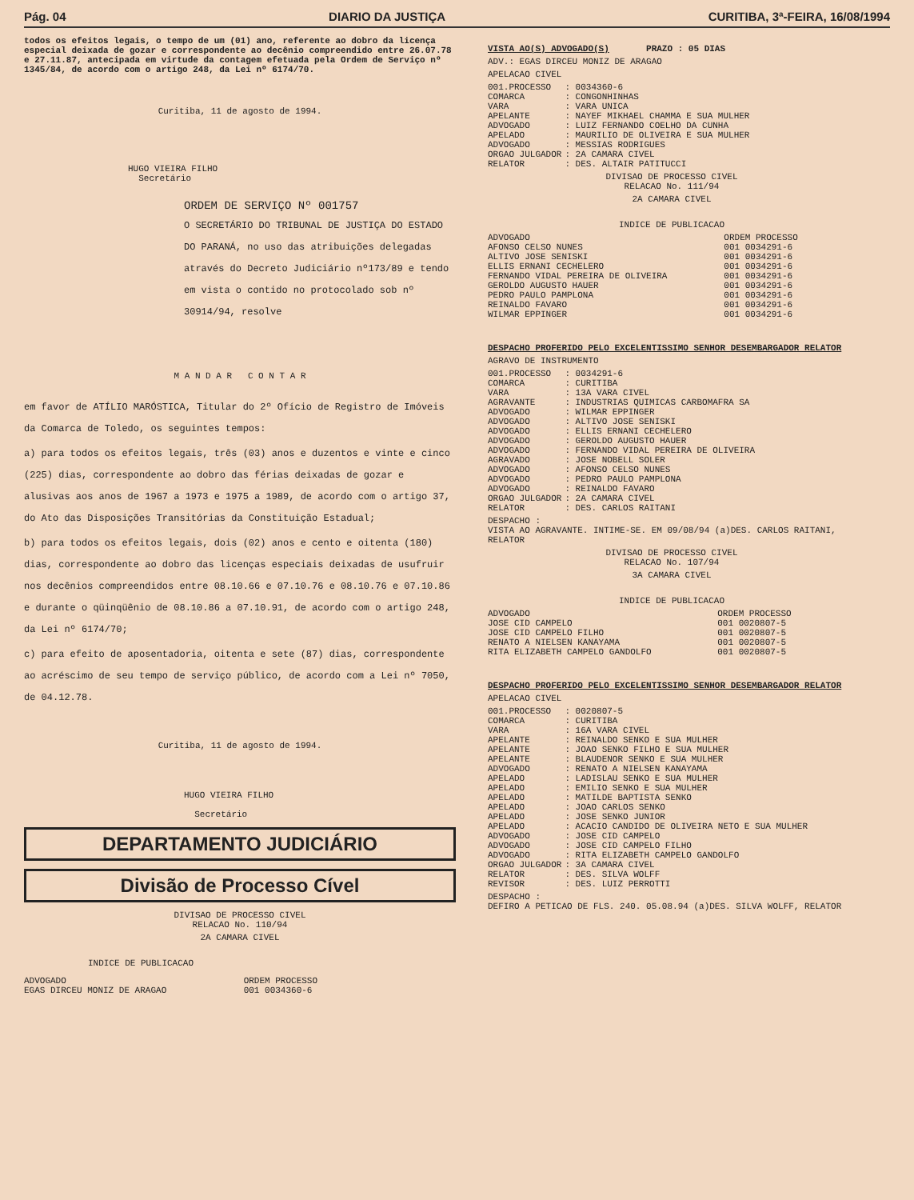Pág. 04 DIARIO DA JUSTIÇA CURITIBA, 3ª-FEIRA, 16/08/1994
todos os efeitos legais, o tempo de um (01) ano, referente ao dobro da licença especial deixada de gozar e correspondente ao decênio compreendido entre 26.07.78 e 27.11.87, antecipada em virtude da contagem efetuada pela Ordem de Serviço nº 1345/84, de acordo com o artigo 248, da Lei nº 6174/70.
Curitiba, 11 de agosto de 1994.
HUGO VIEIRA FILHO
Secretário
ORDEM DE SERVIÇO Nº 001757
O SECRETÁRIO DO TRIBUNAL DE JUSTIÇA DO ESTADO DO PARANÁ, no uso das atribuições delegadas através do Decreto Judiciário nº173/89 e tendo em vista o contido no protocolado sob nº 30914/94, resolve
M A N D A R C O N T A R
em favor de ATÍLIO MARÓSTICA, Titular do 2º Ofício de Registro de Imóveis da Comarca de Toledo, os seguintes tempos:
a) para todos os efeitos legais, três (03) anos e duzentos e vinte e cinco (225) dias, correspondente ao dobro das férias deixadas de gozar e alusivas aos anos de 1967 a 1973 e 1975 a 1989, de acordo com o artigo 37, do Ato das Disposições Transitórias da Constituição Estadual;
b) para todos os efeitos legais, dois (02) anos e cento e oitenta (180) dias, correspondente ao dobro das licenças especiais deixadas de usufruir nos decênios compreendidos entre 08.10.66 e 07.10.76 e 08.10.76 e 07.10.86 e durante o qüinqüênio de 08.10.86 a 07.10.91, de acordo com o artigo 248, da Lei nº 6174/70;
c) para efeito de aposentadoria, oitenta e sete (87) dias, correspondente ao acréscimo de seu tempo de serviço público, de acordo com a Lei nº 7050, de 04.12.78.
Curitiba, 11 de agosto de 1994.
HUGO VIEIRA FILHO
Secretário
DEPARTAMENTO JUDICIÁRIO
Divisão de Processo Cível
DIVISAO DE PROCESSO CIVEL
RELACAO No. 110/94
2A CAMARA CIVEL
INDICE DE PUBLICACAO
| ADVOGADO | ORDEM PROCESSO |
| --- | --- |
| EGAS DIRCEU MONIZ DE ARAGAO | 001 0034360-6 |
VISTA AO(S) ADVOGADO(S) PRAZO : 05 DIAS
ADV.: EGAS DIRCEU MONIZ DE ARAGAO
APELACAO CIVEL
| 001.PROCESSO | : 0034360-6 |
| COMARCA | : CONGONHINHAS |
| VARA | : VARA UNICA |
| APELANTE | : NAYEF MIKHAEL CHAMMA E SUA MULHER |
| ADVOGADO | : LUIZ FERNANDO COELHO DA CUNHA |
| APELADO | : MAURILIO DE OLIVEIRA E SUA MULHER |
| ADVOGADO | : MESSIAS RODRIGUES |
| ORGAO JULGADOR | : 2A CAMARA CIVEL |
| RELATOR | : DES. ALTAIR PATITUCCI |
DIVISAO DE PROCESSO CIVEL
RELACAO No. 111/94
2A CAMARA CIVEL
INDICE DE PUBLICACAO
| ADVOGADO | ORDEM PROCESSO |
| --- | --- |
| AFONSO CELSO NUNES | 001 0034291-6 |
| ALTIVO JOSE SENISKI | 001 0034291-6 |
| ELLIS ERNANI CECHELERO | 001 0034291-6 |
| FERNANDO VIDAL PEREIRA DE OLIVEIRA | 001 0034291-6 |
| GEROLDO AUGUSTO HAUER | 001 0034291-6 |
| PEDRO PAULO PAMPLONA | 001 0034291-6 |
| REINALDO FAVARO | 001 0034291-6 |
| WILMAR EPPINGER | 001 0034291-6 |
DESPACHO PROFERIDO PELO EXCELENTISSIMO SENHOR DESEMBARGADOR RELATOR
AGRAVO DE INSTRUMENTO
| 001.PROCESSO | : 0034291-6 |
| COMARCA | : CURITIBA |
| VARA | : 13A VARA CIVEL |
| AGRAVANTE | : INDUSTRIAS QUIMICAS CARBOMAFRA SA |
| ADVOGADO | : WILMAR EPPINGER |
| ADVOGADO | : ALTIVO JOSE SENISKI |
| ADVOGADO | : ELLIS ERNANI CECHELERO |
| ADVOGADO | : GEROLDO AUGUSTO HAUER |
| ADVOGADO | : FERNANDO VIDAL PEREIRA DE OLIVEIRA |
| AGRAVADO | : JOSE NOBELL SOLER |
| ADVOGADO | : AFONSO CELSO NUNES |
| ADVOGADO | : PEDRO PAULO PAMPLONA |
| ADVOGADO | : REINALDO FAVARO |
| ORGAO JULGADOR | : 2A CAMARA CIVEL |
| RELATOR | : DES. CARLOS RAITANI |
DESPACHO :
VISTA AO AGRAVANTE. INTIME-SE. EM 09/08/94 (a)DES. CARLOS RAITANI, RELATOR
DIVISAO DE PROCESSO CIVEL
RELACAO No. 107/94
3A CAMARA CIVEL
INDICE DE PUBLICACAO
| ADVOGADO | ORDEM PROCESSO |
| --- | --- |
| JOSE CID CAMPELO | 001 0020807-5 |
| JOSE CID CAMPELO FILHO | 001 0020807-5 |
| RENATO A NIELSEN KANAYAMA | 001 0020807-5 |
| RITA ELIZABETH CAMPELO GANDOLFO | 001 0020807-5 |
DESPACHO PROFERIDO PELO EXCELENTISSIMO SENHOR DESEMBARGADOR RELATOR
APELACAO CIVEL
| 001.PROCESSO | : 0020807-5 |
| COMARCA | : CURITIBA |
| VARA | : 16A VARA CIVEL |
| APELANTE | : REINALDO SENKO E SUA MULHER |
| APELANTE | : JOAO SENKO FILHO E SUA MULHER |
| APELANTE | : BLAUDENOR SENKO E SUA MULHER |
| ADVOGADO | : RENATO A NIELSEN KANAYAMA |
| APELADO | : LADISLAU SENKO E SUA MULHER |
| APELADO | : EMILIO SENKO E SUA MULHER |
| APELADO | : MATILDE BAPTISTA SENKO |
| APELADO | : JOAO CARLOS SENKO |
| APELADO | : JOSE SENKO JUNIOR |
| APELADO | : ACACIO CANDIDO DE OLIVEIRA NETO E SUA MULHER |
| ADVOGADO | : JOSE CID CAMPELO |
| ADVOGADO | : JOSE CID CAMPELO FILHO |
| ADVOGADO | : RITA ELIZABETH CAMPELO GANDOLFO |
| ORGAO JULGADOR | : 3A CAMARA CIVEL |
| RELATOR | : DES. SILVA WOLFF |
| REVISOR | : DES. LUIZ PERROTTI |
DESPACHO :
DEFIRO A PETICAO DE FLS. 240. 05.08.94 (a)DES. SILVA WOLFF, RELATOR